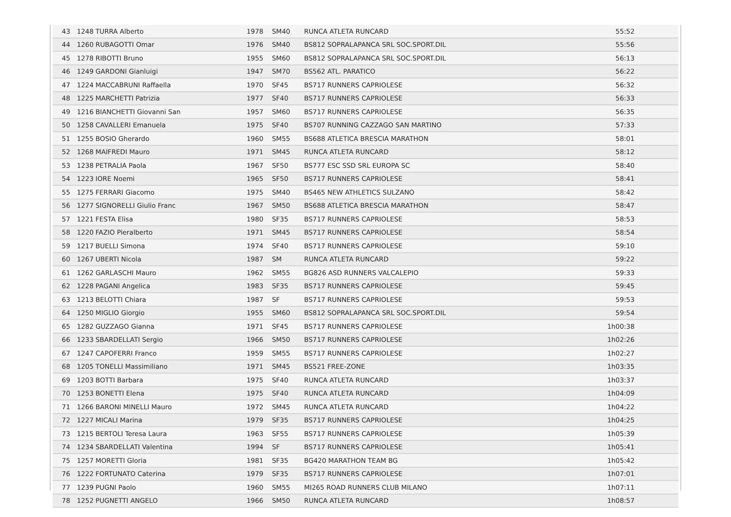| 43 | 1248 | TURRA Alberto | 1978 | SM40 | RUNCA ATLETA RUNCARD | 55:52 |
| 44 | 1260 | RUBAGOTTI Omar | 1976 | SM40 | BS812 SOPRALAPANCA SRL SOC.SPORT.DIL | 55:56 |
| 45 | 1278 | RIBOTTI Bruno | 1955 | SM60 | BS812 SOPRALAPANCA SRL SOC.SPORT.DIL | 56:13 |
| 46 | 1249 | GARDONI Gianluigi | 1947 | SM70 | BS562 ATL. PARATICO | 56:22 |
| 47 | 1224 | MACCABRUNI Raffaella | 1970 | SF45 | BS717 RUNNERS CAPRIOLESE | 56:32 |
| 48 | 1225 | MARCHETTI Patrizia | 1977 | SF40 | BS717 RUNNERS CAPRIOLESE | 56:33 |
| 49 | 1216 | BIANCHETTI Giovanni San | 1957 | SM60 | BS717 RUNNERS CAPRIOLESE | 56:35 |
| 50 | 1258 | CAVALLERI Emanuela | 1975 | SF40 | BS707 RUNNING CAZZAGO SAN MARTINO | 57:33 |
| 51 | 1255 | BOSIO Gherardo | 1960 | SM55 | BS688 ATLETICA BRESCIA MARATHON | 58:01 |
| 52 | 1268 | MAIFREDI Mauro | 1971 | SM45 | RUNCA ATLETA RUNCARD | 58:12 |
| 53 | 1238 | PETRALIA Paola | 1967 | SF50 | BS777 ESC SSD SRL EUROPA SC | 58:40 |
| 54 | 1223 | IORE Noemi | 1965 | SF50 | BS717 RUNNERS CAPRIOLESE | 58:41 |
| 55 | 1275 | FERRARI Giacomo | 1975 | SM40 | BS465 NEW ATHLETICS SULZANO | 58:42 |
| 56 | 1277 | SIGNORELLI Giulio Franc | 1967 | SM50 | BS688 ATLETICA BRESCIA MARATHON | 58:47 |
| 57 | 1221 | FESTA Elisa | 1980 | SF35 | BS717 RUNNERS CAPRIOLESE | 58:53 |
| 58 | 1220 | FAZIO Pieralberto | 1971 | SM45 | BS717 RUNNERS CAPRIOLESE | 58:54 |
| 59 | 1217 | BUELLI Simona | 1974 | SF40 | BS717 RUNNERS CAPRIOLESE | 59:10 |
| 60 | 1267 | UBERTI Nicola | 1987 | SM | RUNCA ATLETA RUNCARD | 59:22 |
| 61 | 1262 | GARLASCHI Mauro | 1962 | SM55 | BG826 ASD RUNNERS VALCALEPIO | 59:33 |
| 62 | 1228 | PAGANI Angelica | 1983 | SF35 | BS717 RUNNERS CAPRIOLESE | 59:45 |
| 63 | 1213 | BELOTTI Chiara | 1987 | SF | BS717 RUNNERS CAPRIOLESE | 59:53 |
| 64 | 1250 | MIGLIO Giorgio | 1955 | SM60 | BS812 SOPRALAPANCA SRL SOC.SPORT.DIL | 59:54 |
| 65 | 1282 | GUZZAGO Gianna | 1971 | SF45 | BS717 RUNNERS CAPRIOLESE | 1h00:38 |
| 66 | 1233 | SBARDELLATI Sergio | 1966 | SM50 | BS717 RUNNERS CAPRIOLESE | 1h02:26 |
| 67 | 1247 | CAPOFERRI Franco | 1959 | SM55 | BS717 RUNNERS CAPRIOLESE | 1h02:27 |
| 68 | 1205 | TONELLI Massimiliano | 1971 | SM45 | BS521 FREE-ZONE | 1h03:35 |
| 69 | 1203 | BOTTI Barbara | 1975 | SF40 | RUNCA ATLETA RUNCARD | 1h03:37 |
| 70 | 1253 | BONETTI Elena | 1975 | SF40 | RUNCA ATLETA RUNCARD | 1h04:09 |
| 71 | 1266 | BARONI MINELLI Mauro | 1972 | SM45 | RUNCA ATLETA RUNCARD | 1h04:22 |
| 72 | 1227 | MICALI Marina | 1979 | SF35 | BS717 RUNNERS CAPRIOLESE | 1h04:25 |
| 73 | 1215 | BERTOLI Teresa Laura | 1963 | SF55 | BS717 RUNNERS CAPRIOLESE | 1h05:39 |
| 74 | 1234 | SBARDELLATI Valentina | 1994 | SF | BS717 RUNNERS CAPRIOLESE | 1h05:41 |
| 75 | 1257 | MORETTI Gloria | 1981 | SF35 | BG420 MARATHON TEAM BG | 1h05:42 |
| 76 | 1222 | FORTUNATO Caterina | 1979 | SF35 | BS717 RUNNERS CAPRIOLESE | 1h07:01 |
| 77 | 1239 | PUGNI Paolo | 1960 | SM55 | MI265 ROAD RUNNERS CLUB MILANO | 1h07:11 |
| 78 | 1252 | PUGNETTI ANGELO | 1966 | SM50 | RUNCA ATLETA RUNCARD | 1h08:57 |